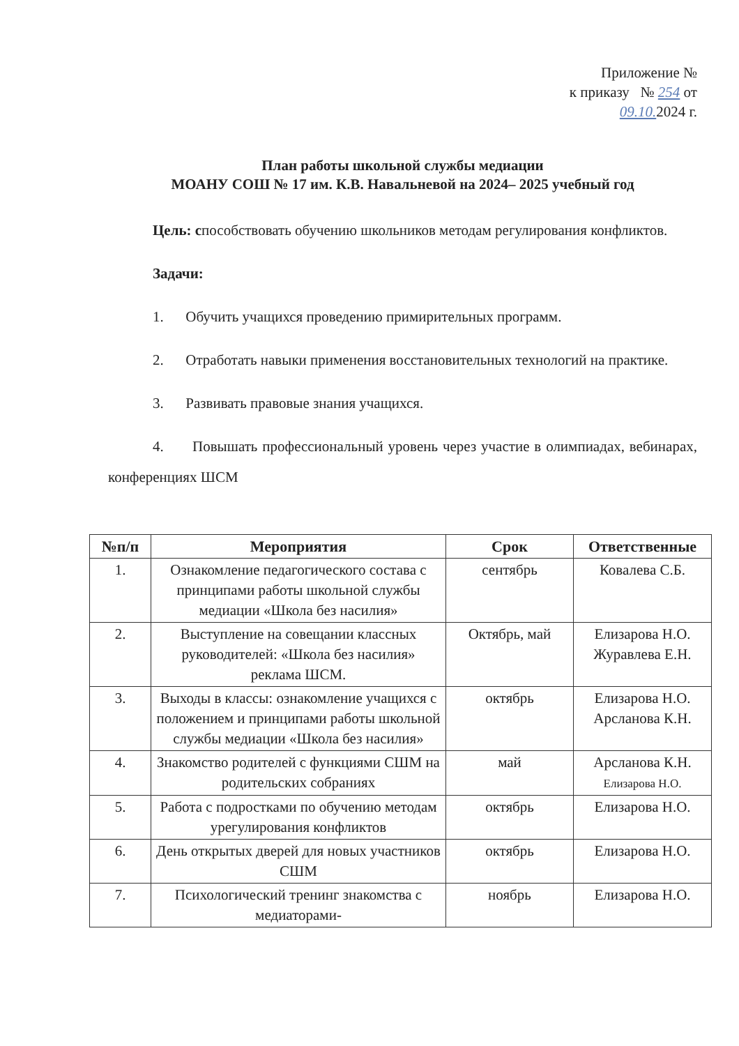Приложение №
к приказу № 254 от
09.10. 2024 г.
План работы школьной службы медиации
МОАНУ СОШ № 17 им. К.В. Навальневой на 2024– 2025 учебный год
Цель: способствовать обучению школьников методам регулирования конфликтов.
Задачи:
1. Обучить учащихся проведению примирительных программ.
2. Отработать навыки применения восстановительных технологий на практике.
3. Развивать правовые знания учащихся.
4. Повышать профессиональный уровень через участие в олимпиадах, вебинарах, конференциях ШСМ
| №п/п | Мероприятия | Срок | Ответственные |
| --- | --- | --- | --- |
| 1. | Ознакомление педагогического состава с принципами работы школьной службы медиации «Школа без насилия» | сентябрь | Ковалева С.Б. |
| 2. | Выступление на совещании классных руководителей: «Школа без насилия» реклама ШСМ. | Октябрь, май | Елизарова Н.О. Журавлева Е.Н. |
| 3. | Выходы в классы: ознакомление учащихся с положением и принципами работы школьной службы медиации «Школа без насилия» | октябрь | Елизарова Н.О. Арсланова К.Н. |
| 4. | Знакомство родителей с функциями СШМ на родительских собраниях | май | Арсланова К.Н. Елизарова Н.О. |
| 5. | Работа с подростками по обучению методам урегулирования конфликтов | октябрь | Елизарова Н.О. |
| 6. | День открытых дверей для новых участников СШМ | октябрь | Елизарова Н.О. |
| 7. | Психологический тренинг знакомства с медиаторами- | ноябрь | Елизарова Н.О. |